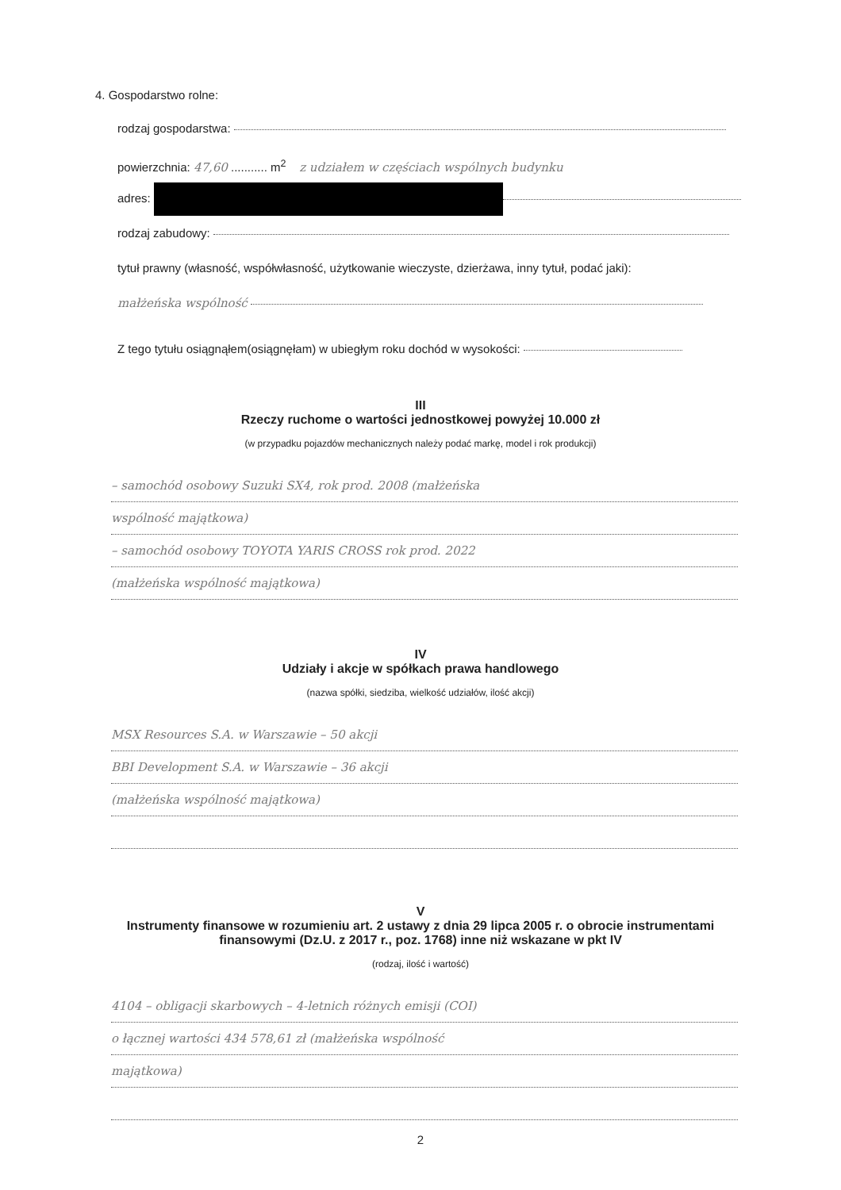4. Gospodarstwo rolne:
rodzaj gospodarstwa:
powierzchnia: 47,60 ........... m<sup>2</sup> z udziałem w częściach wspólnych budynku
adres:
rodzaj zabudowy:
tytuł prawny (własność, współwłasność, użytkowanie wieczyste, dzierżawa, inny tytuł, podać jaki):
małżeńska wspólność
Z tego tytułu osiągnąłem(osiągnęłam) w ubiegłym roku dochód w wysokości:
III
Rzeczy ruchome o wartości jednostkowej powyżej 10.000 zł
(w przypadku pojazdów mechanicznych należy podać markę, model i rok produkcji)
– samochód osobowy Suzuki SX4, rok prod. 2008 (małżeńska
wspólność majątkowa)
– samochód osobowy TOYOTA YARIS CROSS rok prod. 2022
(małżeńska wspólność majątkowa)
IV
Udziały i akcje w spółkach prawa handlowego
(nazwa spółki, siedziba, wielkość udziałów, ilość akcji)
MSX Resources S.A. w Warszawie – 50 akcji
BBI Development S.A. w Warszawie – 36 akcji
(małżeńska wspólność majątkowa)
V
Instrumenty finansowe w rozumieniu art. 2 ustawy z dnia 29 lipca 2005 r. o obrocie instrumentami finansowymi (Dz.U. z 2017 r., poz. 1768) inne niż wskazane w pkt IV
(rodzaj, ilość i wartość)
4104 – obligacji skarbowych – 4-letnich różnych emisji (COI)
o łącznej wartości 434 578,61 zł (małżeńska wspólność
majątkowa)
2